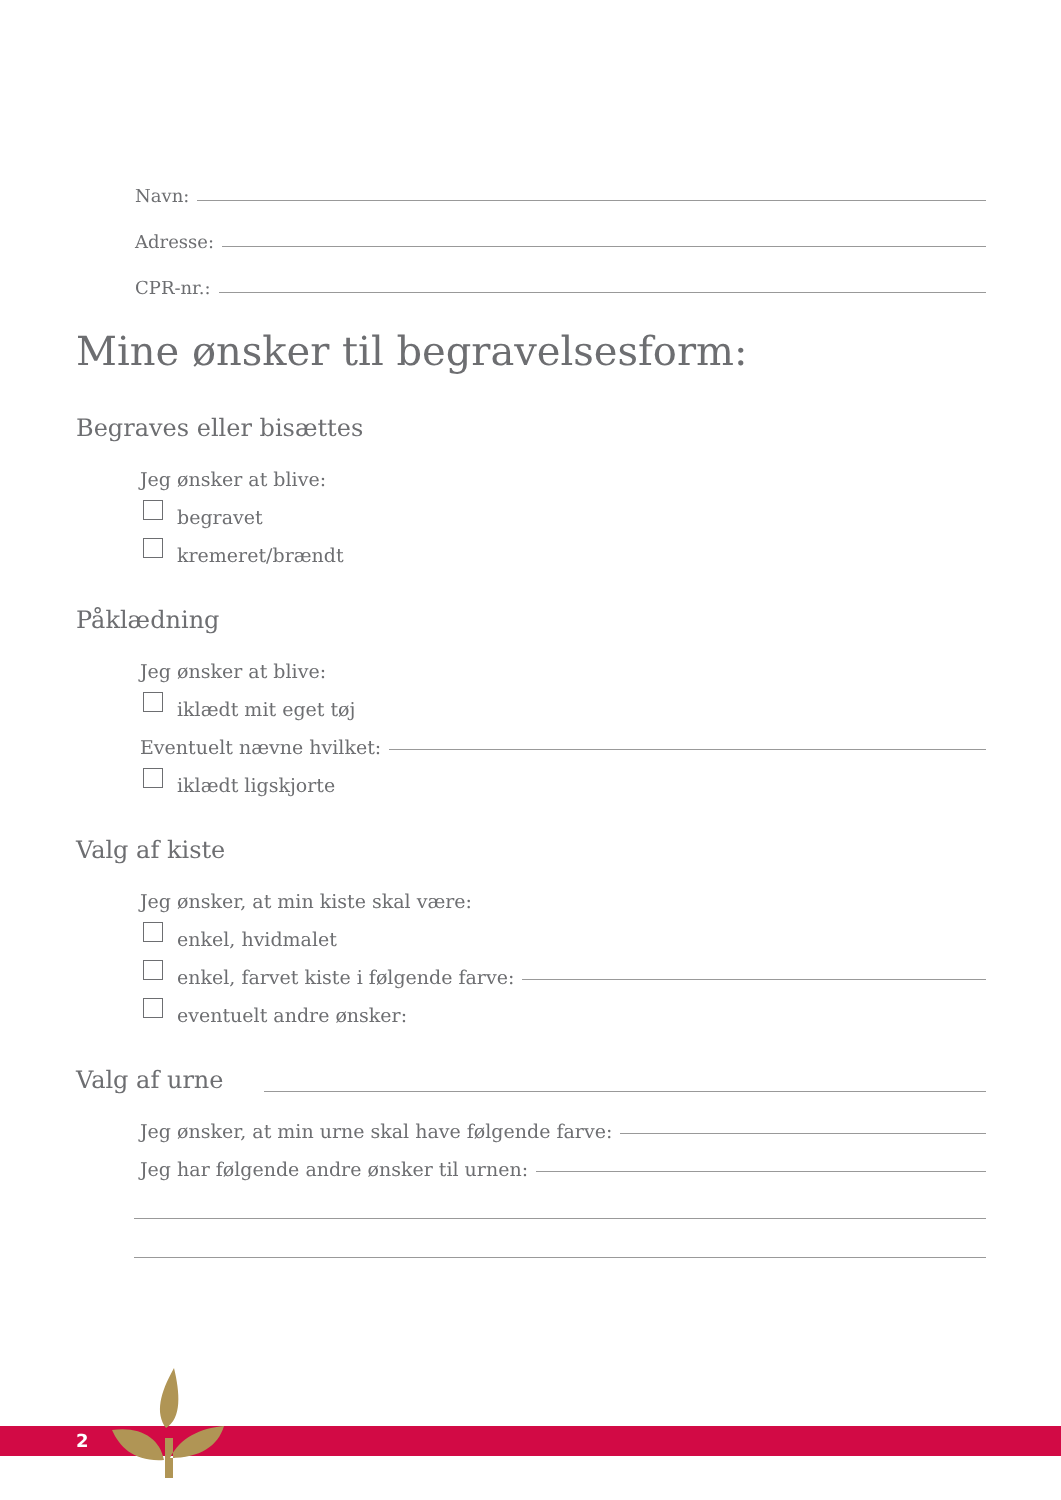Navn:
Adresse:
CPR-nr.:
Mine ønsker til begravelsesform:
Begraves eller bisættes
Jeg ønsker at blive:
begravet
kremeret/brændt
Påklædning
Jeg ønsker at blive:
iklædt mit eget tøj
Eventuelt nævne hvilket:
iklædt ligskjorte
Valg af kiste
Jeg ønsker, at min kiste skal være:
enkel, hvidmalet
enkel, farvet kiste i følgende farve:
eventuelt andre ønsker:
Valg af urne
Jeg ønsker, at min urne skal have følgende farve:
Jeg har følgende andre ønsker til urnen:
2